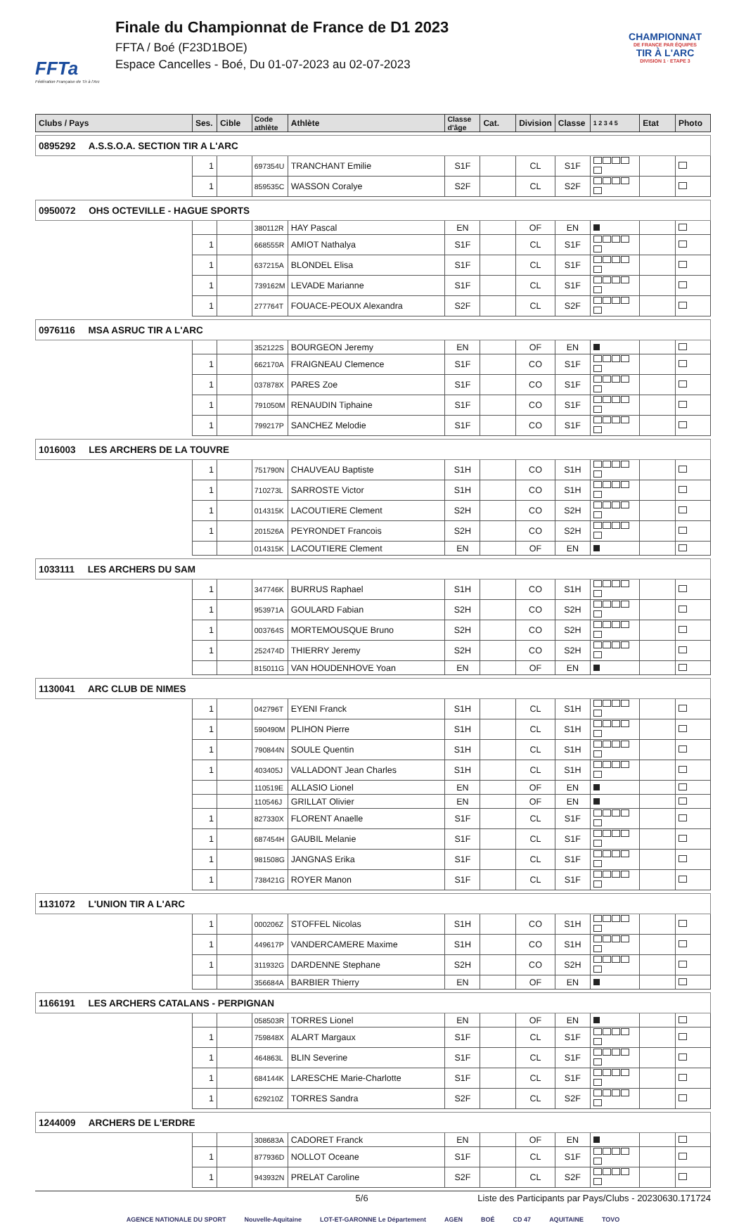FFTa
Fédération Française de Tir à l'Arc
Finale du Championnat de France de D1 2023
FFTA / Boé (F23D1BOE)
Espace Cancelles - Boé, Du 01-07-2023 au 02-07-2023
CHAMPIONNAT
DE FRANCE PAR ÉQUIPES
TIR À L'ARC
DIVISION 1 · ETAPE 3
| Clubs / Pays | Ses. | Cible | Code athlète | Athlète | Classe d'âge | Cat. | Division | Classe | 1 2 3 4 5 | Etat | Photo |
| --- | --- | --- | --- | --- | --- | --- | --- | --- | --- | --- | --- |
| 0895292 A.S.S.O.A. SECTION TIR A L'ARC | | | | | | | | | | | |
| | 1 | | 697354U | TRANCHANT Emilie | S1F | | CL | S1F | | | |
| | 1 | | 859535C | WASSON Coralye | S2F | | CL | S2F | | | |
| 0950072 OHS OCTEVILLE - HAGUE SPORTS | | | | | | | | | | | |
| | | | 380112R | HAY Pascal | EN | | OF | EN | | | |
| | 1 | | 668555R | AMIOT Nathalya | S1F | | CL | S1F | | | |
| | 1 | | 637215A | BLONDEL Elisa | S1F | | CL | S1F | | | |
| | 1 | | 739162M | LEVADE Marianne | S1F | | CL | S1F | | | |
| | 1 | | 277764T | FOUACE-PEOUX Alexandra | S2F | | CL | S2F | | | |
| 0976116 MSA ASRUC TIR A L'ARC | | | | | | | | | | | |
| | | | 352122S | BOURGEON Jeremy | EN | | OF | EN | | | |
| | 1 | | 662170A | FRAIGNEAU Clemence | S1F | | CO | S1F | | | |
| | 1 | | 037878X | PARES Zoe | S1F | | CO | S1F | | | |
| | 1 | | 791050M | RENAUDIN Tiphaine | S1F | | CO | S1F | | | |
| | 1 | | 799217P | SANCHEZ Melodie | S1F | | CO | S1F | | | |
| 1016003 LES ARCHERS DE LA TOUVRE | | | | | | | | | | | |
| | 1 | | 751790N | CHAUVEAU Baptiste | S1H | | CO | S1H | | | |
| | 1 | | 710273L | SARROSTE Victor | S1H | | CO | S1H | | | |
| | 1 | | 014315K | LACOUTIERE Clement | S2H | | CO | S2H | | | |
| | 1 | | 201526A | PEYRONDET Francois | S2H | | CO | S2H | | | |
| | | | 014315K | LACOUTIERE Clement | EN | | OF | EN | | | |
| 1033111 LES ARCHERS DU SAM | | | | | | | | | | | |
| | 1 | | 347746K | BURRUS Raphael | S1H | | CO | S1H | | | |
| | 1 | | 953971A | GOULARD Fabian | S2H | | CO | S2H | | | |
| | 1 | | 003764S | MORTEMOUSQUE Bruno | S2H | | CO | S2H | | | |
| | 1 | | 252474D | THIERRY Jeremy | S2H | | CO | S2H | | | |
| | | | 815011G | VAN HOUDENHOVE Yoan | EN | | OF | EN | | | |
| 1130041 ARC CLUB DE NIMES | | | | | | | | | | | |
| | 1 | | 042796T | EYENI Franck | S1H | | CL | S1H | | | |
| | 1 | | 590490M | PLIHON Pierre | S1H | | CL | S1H | | | |
| | 1 | | 790844N | SOULE Quentin | S1H | | CL | S1H | | | |
| | 1 | | 403405J | VALLADONT Jean Charles | S1H | | CL | S1H | | | |
| | | | 110519E | ALLASIO Lionel | EN | | OF | EN | | | |
| | | | 110546J | GRILLAT Olivier | EN | | OF | EN | | | |
| | 1 | | 827330X | FLORENT Anaelle | S1F | | CL | S1F | | | |
| | 1 | | 687454H | GAUBIL Melanie | S1F | | CL | S1F | | | |
| | 1 | | 981508G | JANGNAS Erika | S1F | | CL | S1F | | | |
| | 1 | | 738421G | ROYER Manon | S1F | | CL | S1F | | | |
| 1131072 L'UNION TIR A L'ARC | | | | | | | | | | | |
| | 1 | | 000206Z | STOFFEL Nicolas | S1H | | CO | S1H | | | |
| | 1 | | 449617P | VANDERCAMERE Maxime | S1H | | CO | S1H | | | |
| | 1 | | 311932G | DARDENNE Stephane | S2H | | CO | S2H | | | |
| | | | 356684A | BARBIER Thierry | EN | | OF | EN | | | |
| 1166191 LES ARCHERS CATALANS - PERPIGNAN | | | | | | | | | | | |
| | | | 058503R | TORRES Lionel | EN | | OF | EN | | | |
| | 1 | | 759848X | ALART Margaux | S1F | | CL | S1F | | | |
| | 1 | | 464863L | BLIN Severine | S1F | | CL | S1F | | | |
| | 1 | | 684144K | LARESCHE Marie-Charlotte | S1F | | CL | S1F | | | |
| | 1 | | 629210Z | TORRES Sandra | S2F | | CL | S2F | | | |
| 1244009 ARCHERS DE L'ERDRE | | | | | | | | | | | |
| | | | 308683A | CADORET Franck | EN | | OF | EN | | | |
| | 1 | | 877936D | NOLLOT Oceane | S1F | | CL | S1F | | | |
| | 1 | | 943932N | PRELAT Caroline | S2F | | CL | S2F | | | |
5/6 Liste des Participants par Pays/Clubs - 20230630.171724
AGENCE NATIONALE DU SPORT Nouvelle-Aquitaine LOT-ET-GARONNE Le Département AGEN BOÉ CD 47 AQUITAINE TOVO